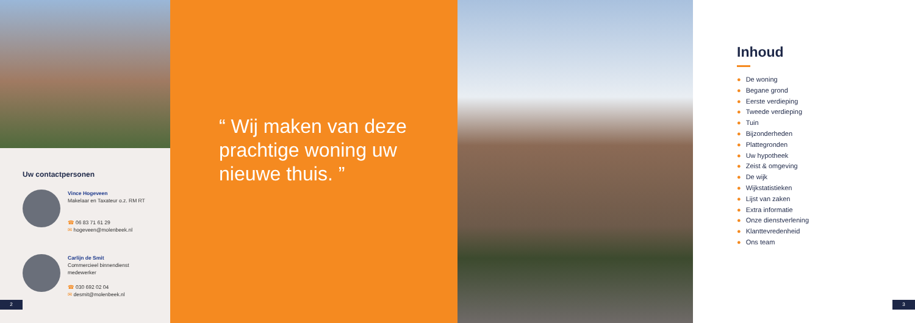Uw contactpersonen
Vince Hogeveen
Makelaar en Taxateur o.z. RM RT
☎ 06 83 71 61 29
✉ hogeveen@molenbeek.nl
Carlijn de Smit
Commercieel binnendienst
medewerker
☎ 030 692 02 04
✉ desmit@molenbeek.nl
2
“ Wij maken van deze prachtige woning uw nieuwe thuis. ”
Inhoud
● De woning
● Begane grond
● Eerste verdieping
● Tweede verdieping
● Tuin
● Bijzonderheden
● Plattegronden
● Uw hypotheek
● Zeist & omgeving
● De wijk
● Wijkstatistieken
● Lijst van zaken
● Extra informatie
● Onze dienstverlening
● Klanttevredenheid
● Ons team
3